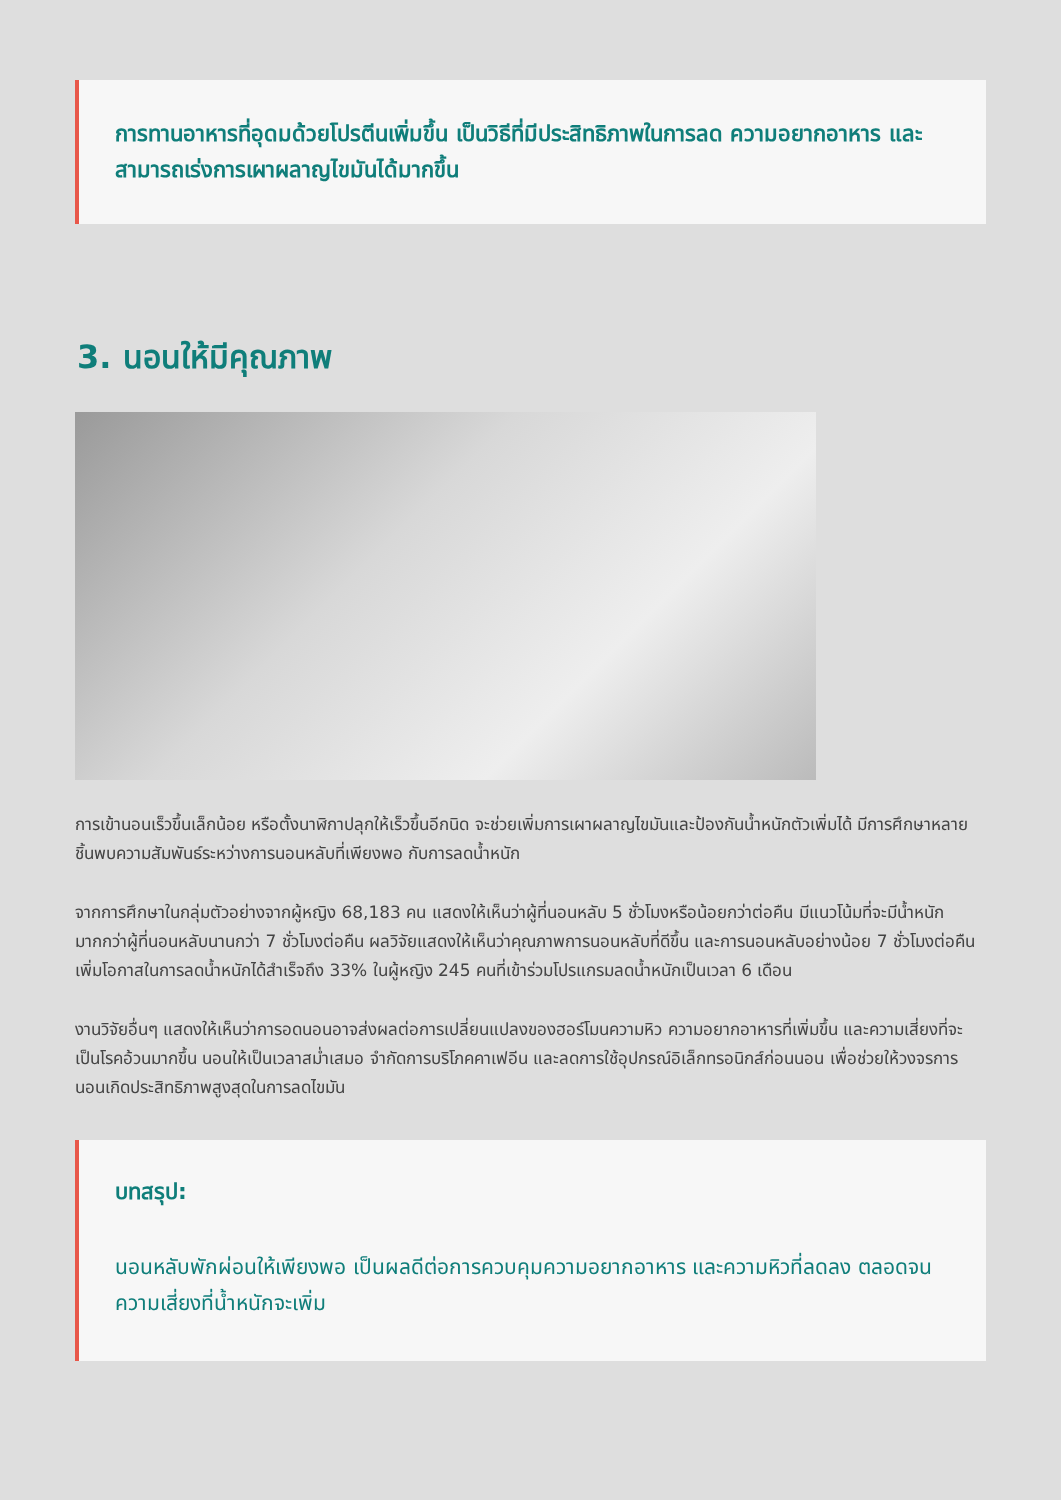การทานอาหารที่อุดมด้วยโปรตีนเพิ่มขึ้น เป็นวิธีที่มีประสิทธิภาพในการลด ความอยากอาหาร และสามารถเร่งการเผาผลาญไขมันได้มากขึ้น
3. นอนให้มีคุณภาพ
การเข้านอนเร็วขึ้นเล็กน้อย หรือตั้งนาฬิกาปลุกให้เร็วขึ้นอีกนิด จะช่วยเพิ่มการเผาผลาญไขมันและป้องกันน้ำหนักตัวเพิ่มได้ มีการศึกษาหลายชิ้นพบความสัมพันธ์ระหว่างการนอนหลับที่เพียงพอ กับการลดน้ำหนัก
จากการศึกษาในกลุ่มตัวอย่างจากผู้หญิง 68,183 คน แสดงให้เห็นว่าผู้ที่นอนหลับ 5 ชั่วโมงหรือน้อยกว่าต่อคืน มีแนวโน้มที่จะมีน้ำหนักมากกว่าผู้ที่นอนหลับนานกว่า 7 ชั่วโมงต่อคืน ผลวิจัยแสดงให้เห็นว่าคุณภาพการนอนหลับที่ดีขึ้น และการนอนหลับอย่างน้อย 7 ชั่วโมงต่อคืนเพิ่มโอกาสในการลดน้ำหนักได้สำเร็จถึง 33% ในผู้หญิง 245 คนที่เข้าร่วมโปรแกรมลดน้ำหนักเป็นเวลา 6 เดือน
งานวิจัยอื่นๆ แสดงให้เห็นว่าการอดนอนอาจส่งผลต่อการเปลี่ยนแปลงของฮอร์โมนความหิว ความอยากอาหารที่เพิ่มขึ้น และความเสี่ยงที่จะเป็นโรคอ้วนมากขึ้น นอนให้เป็นเวลาสม่ำเสมอ จำกัดการบริโภคคาเฟอีน และลดการใช้อุปกรณ์อิเล็กทรอนิกส์ก่อนนอน เพื่อช่วยให้วงจรการนอนเกิดประสิทธิภาพสูงสุดในการลดไขมัน
บทสรุป:
นอนหลับพักผ่อนให้เพียงพอ เป็นผลดีต่อการควบคุมความอยากอาหาร และความหิวที่ลดลง ตลอดจน ความเสี่ยงที่น้ำหนักจะเพิ่ม